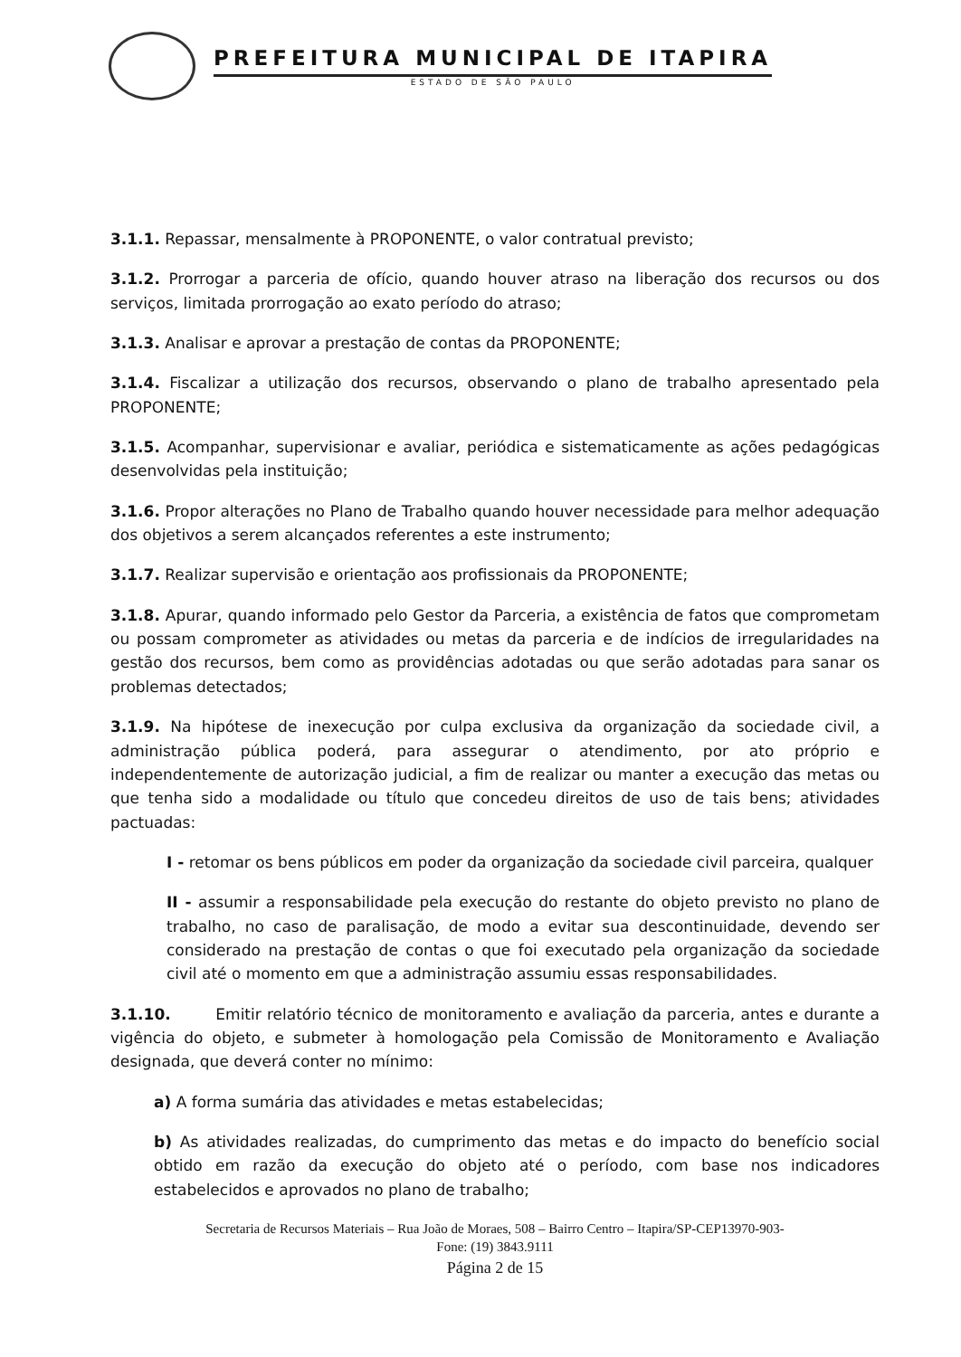PREFEITURA MUNICIPAL DE ITAPIRA
ESTADO DE SÃO PAULO
3.1.1. Repassar, mensalmente à PROPONENTE, o valor contratual previsto;
3.1.2. Prorrogar a parceria de ofício, quando houver atraso na liberação dos recursos ou dos serviços, limitada prorrogação ao exato período do atraso;
3.1.3. Analisar e aprovar a prestação de contas da PROPONENTE;
3.1.4. Fiscalizar a utilização dos recursos, observando o plano de trabalho apresentado pela PROPONENTE;
3.1.5. Acompanhar, supervisionar e avaliar, periódica e sistematicamente as ações pedagógicas desenvolvidas pela instituição;
3.1.6. Propor alterações no Plano de Trabalho quando houver necessidade para melhor adequação dos objetivos a serem alcançados referentes a este instrumento;
3.1.7. Realizar supervisão e orientação aos profissionais da PROPONENTE;
3.1.8. Apurar, quando informado pelo Gestor da Parceria, a existência de fatos que comprometam ou possam comprometer as atividades ou metas da parceria e de indícios de irregularidades na gestão dos recursos, bem como as providências adotadas ou que serão adotadas para sanar os problemas detectados;
3.1.9. Na hipótese de inexecução por culpa exclusiva da organização da sociedade civil, a administração pública poderá, para assegurar o atendimento, por ato próprio e independentemente de autorização judicial, a fim de realizar ou manter a execução das metas ou que tenha sido a modalidade ou título que concedeu direitos de uso de tais bens; atividades pactuadas:
I - retomar os bens públicos em poder da organização da sociedade civil parceira, qualquer
II - assumir a responsabilidade pela execução do restante do objeto previsto no plano de trabalho, no caso de paralisação, de modo a evitar sua descontinuidade, devendo ser considerado na prestação de contas o que foi executado pela organização da sociedade civil até o momento em que a administração assumiu essas responsabilidades.
3.1.10. Emitir relatório técnico de monitoramento e avaliação da parceria, antes e durante a vigência do objeto, e submeter à homologação pela Comissão de Monitoramento e Avaliação designada, que deverá conter no mínimo:
a) A forma sumária das atividades e metas estabelecidas;
b) As atividades realizadas, do cumprimento das metas e do impacto do benefício social obtido em razão da execução do objeto até o período, com base nos indicadores estabelecidos e aprovados no plano de trabalho;
Secretaria de Recursos Materiais – Rua João de Moraes, 508 – Bairro Centro – Itapira/SP-CEP13970-903-
Fone: (19) 3843.9111
Página 2 de 15